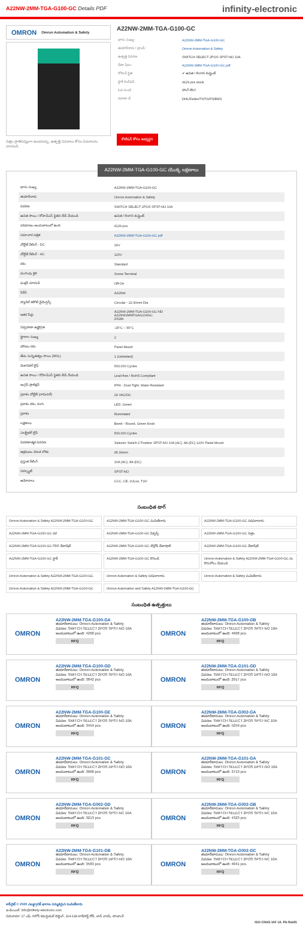A22NW-2MM-TGA-G100-GC Details PDF infinity-electronic
OMRON Omron Automation & Safety
చిత్రం ప్రాతినిధ్యంగా ఉండవచ్చు. ఉత్పత్తి వివరాలు కోసం వివరాలను చూడండి.
A22NW-2MM-TGA-G100-GC
| భాగం సంఖ్య: | A22NW-2MM-TGA-G100-GC |
| తయారీదారు / బ్రాండ్: | Omron Automation & Safety |
| ఉత్పత్తి వివరణ | SWITCH SELECT 2POS SPST-NO 10A |
| డేటా షీటు: | A22NW-2MM-TGA-G100-GC.pdf |
| రోహెచ్ స్థితి | ✔ ఉచిత / RoHS కంప్లైంట్ |
| స్టాక్ కండిషన్ | 4129 pcs stock |
| ఓడ నుండి | హాంగ్ కొంగ |
| రవాణా వే | DHL/Fedex/TNT/UPS/EMS |
కొటేషన్ కోసం అభ్యర్థన
A22NW-2MM-TGA-G100-GC యొక్క లక్షణాలు
| భాగం సంఖ్య | A22NW-2MM-TGA-G100-GC |
| తయారీదారు | Omron Automation & Safety |
| వివరణ | SWITCH SELECT 2POS SPST-NO 10A |
| ఉచిత సాయి / రోహెచ్ఎస్ స్థితిని లీడ్ చేయండి | ఉచిత / RoHS కంప్లైంట్ |
| పరిమాణం అందుబాటులో ఉంది | 4129 pcs |
| సమాచార పత్రిక | A22NW-2MM-TGA-G100-GC.pdf |
| వోల్టేజ్ రేటింగ్ - DC | 24V |
| వోల్టేజ్ రేటింగ్ - AC | 120V |
| రకం | Standard |
| ముగింపు శైలి | Screw Terminal |
| ఫంక్షన్ మారండి | Off-On |
| సిరీస్ | A22NW |
| ప్యానెల్ కటౌట్ డైమెన్షన్స్ | Circular - 22.30mm Dia |
| ఇతర పేర్లు | A22NW-2MM-TGA-G100-GC-ND A22NW2MMTGAG100GC Z6189 |
| నిర్వహణా ఉష్ణోగ్రత | -25°C ~ 55°C |
| స్థానాల సంఖ్య | 2 |
| మౌంటు రకం | Panel Mount |
| తేమ సున్నితత్వం సాయి (MSL) | 1 (Unlimited) |
| మెకానికల్ లైఫ్ | 500,000 Cycles |
| ఉచిత సాయి / రోహెచ్ఎస్ స్థితిని లీడ్ చేయండి | Lead free / RoHS Compliant |
| ఇంగ్రెస్ ప్రొటెక్షన్ | IP66 - Dust Tight, Water Resistant |
| ప్రకాశం వోల్టేజ్ (నామినల్) | 24 VAC/DC |
| ప్రకాశం రకం, రంగు | LED, Green |
| ప్రకాశం | Illuminated |
| లక్షణాలు | Bezel - Round, Green Knob |
| ఎలక్ట్రికల్ లైఫ్ | 500,000 Cycles |
| వివరణాత్మక వివరణ | Selector Switch 2 Position SPST-NO 10A (AC), 8A (DC) 120V Panel Mount |
| ఆక్రమణం వెనుక లోతు | 45.30mm |
| ప్రస్తుత రేటింగ్ | 10A (AC), 8A (DC) |
| సర్క్యూట్ | SPST-NO |
| ఆమోదాలు | CCC, CE, cULus, TUV |
సంబంధిత టాగ్
Omron Automation & Safety A22NW-2MM-TGA-G100-GC
A22NW-2MM-TGA-G100-GC పంపిణీదారు
A22NW-2MM-TGA-G100-GC సరఫరాదారు
A22NW-2MM-TGA-G100-GC ధర
A22NW-2MM-TGA-G100-GC పిక్చర్స్
A22NW-2MM-TGA-G100-GC చిత్రం
A22NW-2MM-TGA-G100-GC PDF డేటాషీట్
A22NW-2MM-TGA-G100-GC డౌన్లోడ్ డేటాషాట్
A22NW-2MM-TGA-G100-GC డేటాషీట్
A22NW-2MM-TGA-G100-GC స్టాక్
A22NW-2MM-TGA-G100-GC కొనండి
Omron Automation & Safety A22NW-2MM-TGA-G100-GC ను కొనుగోలు చేయండి
Omron Automation & Safety A22NW-2MM-TGA-G100-GC
Omron Automation & Safety సరఫరాదారు
Omron Automation & Safety పంపిణీదారు
Omron Automation & Safety A22NW-2MM-TGA-G100-GC
Omron Automation and Safety A22NW-2MM-TGA-G100-GC
సంబంధిత ఉత్పత్తులు
OMRON
A22NW-2MM-TGA-G100-GA
తయారీదారులు: Omron Automation & Safety
వివరణ: SWITCH SELECT 2POS SPST-NO 10A
అందుబాటులో ఉంది: 4268 pcs
RFQ
OMRON
A22NW-2MM-TGA-G100-GB
తయారీదారులు: Omron Automation & Safety
వివరణ: SWITCH SELECT 2POS SPST-NO 10A
అందుబాటులో ఉంది: 4668 pcs
RFQ
OMRON
A22NW-2MM-TGA-G100-GD
తయారీదారులు: Omron Automation & Safety
వివరణ: SWITCH SELECT 2POS SPST-NO 10A
అందుబాటులో ఉంది: 3842 pcs
RFQ
OMRON
A22NW-2MM-TGA-G101-GD
తయారీదారులు: Omron Automation & Safety
వివరణ: SWITCH SELECT 2POS DPST-NO 10A
అందుబాటులో ఉంది: 2917 pcs
RFQ
OMRON
A22NW-2MM-TGA-G100-GE
తయారీదారులు: Omron Automation & Safety
వివరణ: SWITCH SELECT 2POS SPST-NO 10A
అందుబాటులో ఉంది: 3459 pcs
RFQ
OMRON
A22NW-2MM-TGA-G002-GA
తయారీదారులు: Omron Automation & Safety
వివరణ: SWITCH SELECT 2POS SPST-NC 10A
అందుబాటులో ఉంది: 5259 pcs
RFQ
OMRON
A22NW-2MM-TGA-G101-GC
తయారీదారులు: Omron Automation & Safety
వివరణ: SWITCH SELECT 2POS DPST-NO 10A
అందుబాటులో ఉంది: 3068 pcs
RFQ
OMRON
A22NW-2MM-TGA-G101-GA
తయారీదారులు: Omron Automation & Safety
వివరణ: SWITCH SELECT 2POS DPST-NO 10A
అందుబాటులో ఉంది: 3713 pcs
RFQ
OMRON
A22NW-2MM-TGA-G002-GD
తయారీదారులు: Omron Automation & Safety
వివరణ: SWITCH SELECT 2POS SPST-NC 10A
అందుబాటులో ఉంది: 3213 pcs
RFQ
OMRON
A22NW-2MM-TGA-G002-GB
తయారీదారులు: Omron Automation & Safety
వివరణ: SWITCH SELECT 2POS SPST-NC 10A
అందుబాటులో ఉంది: 4323 pcs
RFQ
OMRON
A22NW-2MM-TGA-G101-GB
తయారీదారులు: Omron Automation & Safety
వివరణ: SWITCH SELECT 2POS DPST-NO 10A
అందుబాటులో ఉంది: 3583 pcs
RFQ
OMRON
A22NW-2MM-TGA-G002-GC
తయారీదారులు: Omron Automation & Safety
వివరణ: SWITCH SELECT 2POS SPST-NC 10A
అందుబాటులో ఉంది: 4041 pcs
RFQ
కాపీరైట్ © 2020 ఎలక్ట్రానిక్ భాగాల నమ్మకమైన పంపిణీదారు
ఇ-మెయిల్: Info@infinity-electronic.com
చిరునామా: 17 ఎఫ్, గిలోర్ కమర్షియల్ బిల్డింగ్, 114-118 లాక్‌హార్ట్ రోడ్, వాన్ చాయ్, హాంకాంగ్
ISO CNAS IAF UL Pb RoHS